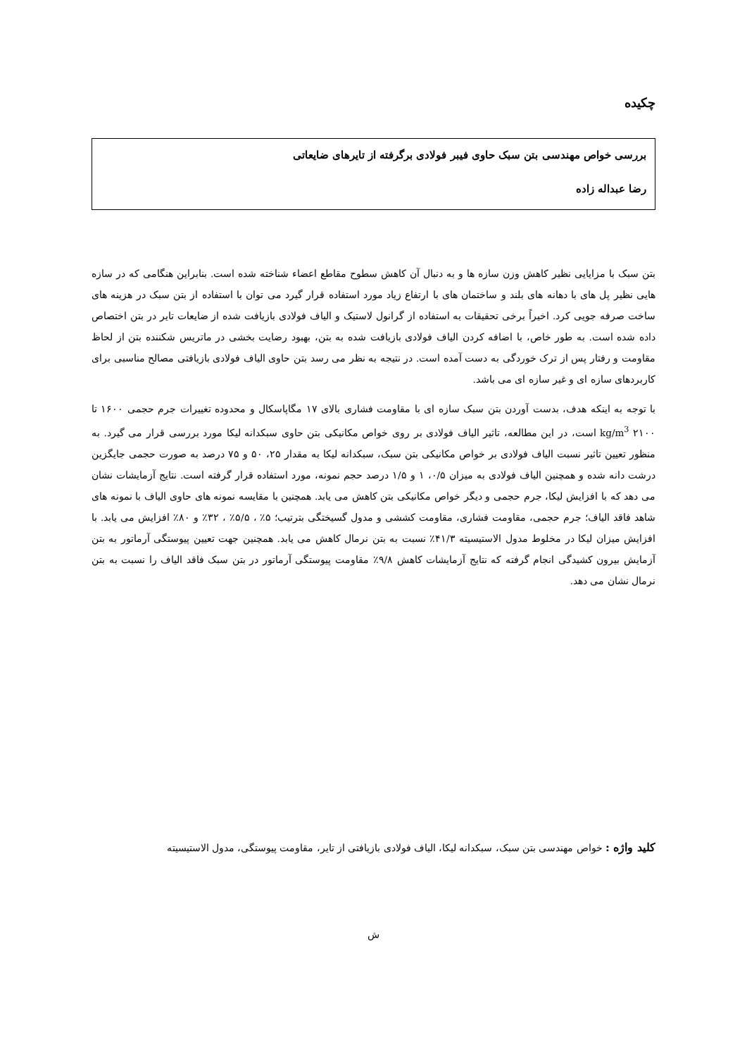چکیده
بررسی خواص مهندسی بتن سبک حاوی فیبر فولادی برگرفته از تایرهای ضایعاتی
رضا عبداله زاده
بتن سبک با مزایایی نظیر کاهش وزن سازه ها و به دنبال آن کاهش سطوح مقاطع اعضاء شناخته شده است. بنابراین هنگامی که در سازه هایی نظیر پل های با دهانه های بلند و ساختمان های با ارتفاع زیاد مورد استفاده قرار گیرد می توان با استفاده از بتن سبک در هزینه های ساخت صرفه جویی کرد. اخیراً برخی تحقیقات به استفاده از گرانول لاستیک و الیاف فولادی بازیافت شده از ضایعات تایر در بتن اختصاص داده شده است. به طور خاص، با اضافه کردن الیاف فولادی بازیافت شده به بتن، بهبود رضایت بخشی در ماتریس شکننده بتن از لحاظ مقاومت و رفتار پس از ترک خوردگی به دست آمده است. در نتیجه به نظر می رسد بتن حاوی الیاف فولادی بازیافتی مصالح مناسبی برای کاربردهای سازه ای و غیر سازه ای می باشد.
با توجه به اینکه هدف، بدست آوردن بتن سبک سازه ای با مقاومت فشاری بالای ۱۷ مگاپاسکال و محدوده تغییرات جرم حجمی ۱۶۰۰ تا ۲۱۰۰ kg/m<sup>3</sup> است، در این مطالعه، تاثیر الیاف فولادی بر روی خواص مکانیکی بتن حاوی سبکدانه لیکا مورد بررسی قرار می گیرد. به منظور تعیین تاثیر نسبت الیاف فولادی بر خواص مکانیکی بتن سبک، سبکدانه لیکا به مقدار ۲۵، ۵۰ و ۷۵ درصد به صورت حجمی جایگزین درشت دانه شده و همچنین الیاف فولادی به میزان ۰/۵، ۱ و ۱/۵ درصد حجم نمونه، مورد استفاده قرار گرفته است. نتایج آزمایشات نشان می دهد که با افزایش لیکا، جرم حجمی و دیگر خواص مکانیکی بتن کاهش می یابد. همچنین با مقایسه نمونه های حاوی الیاف با نمونه های شاهد فاقد الیاف؛ جرم حجمی، مقاومت فشاری، مقاومت کششی و مدول گسیختگی بترتیب؛ ۵٪ ، ۵/۵٪ ، ۳۲٪ و ۸۰٪ افزایش می یابد. با افزایش میزان لیکا در مخلوط مدول الاستیسیته ۴۱/۳٪ نسبت به بتن نرمال کاهش می یابد. همچنین جهت تعیین پیوستگی آرماتور به بتن آزمایش بیرون کشیدگی انجام گرفته که نتایج آزمایشات کاهش ۹/۸٪ مقاومت پیوستگی آرماتور در بتن سبک فاقد الیاف را نسبت به بتن نرمال نشان می دهد.
کلید واژه : خواص مهندسی بتن سبک، سبکدانه لیکا، الیاف فولادی بازیافتی از تایر، مقاومت پیوستگی، مدول الاستیسیته
ش